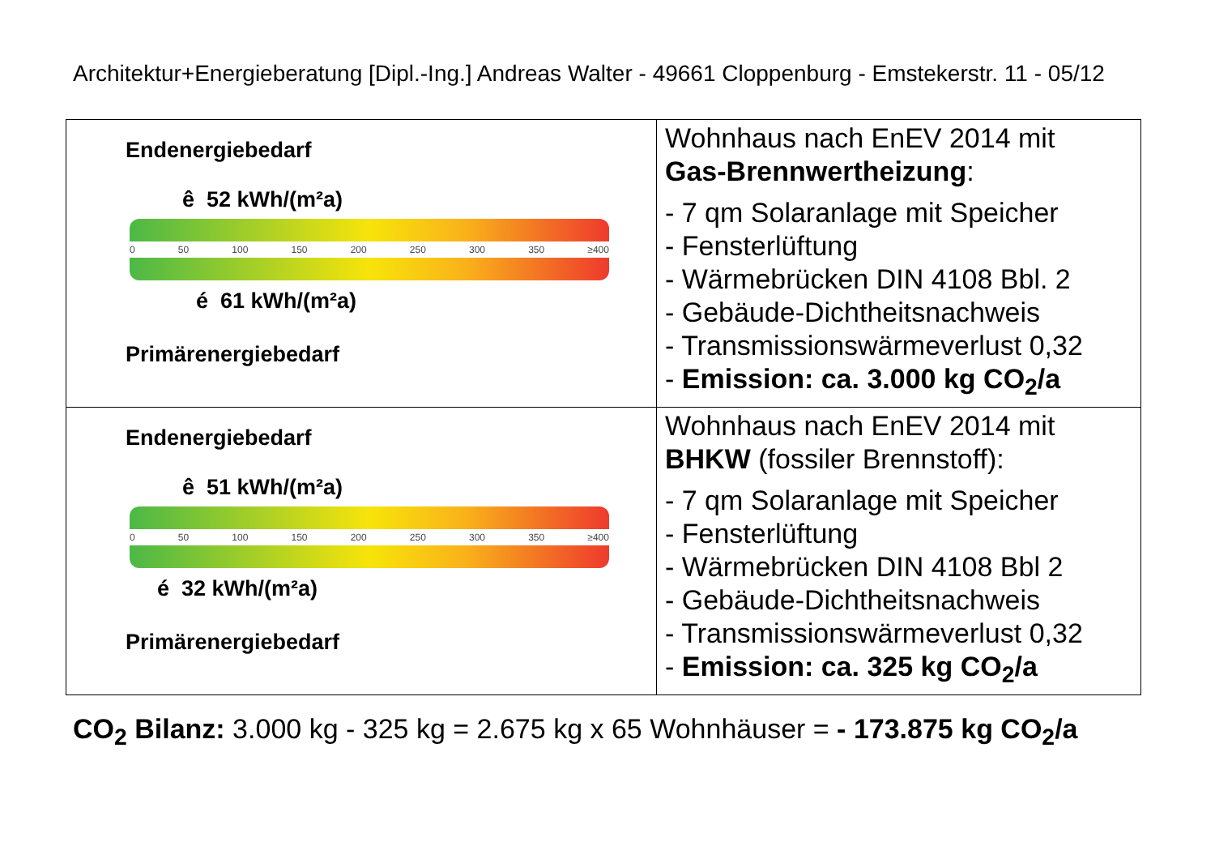Architektur+Energieberatung [Dipl.-Ing.] Andreas Walter - 49661 Cloppenburg - Emstekerstr. 11 - 05/12
| Endenergiebedarf ê 52 kWh/(m²a) 0 50 100 150 200 250 300 350 ≥400 é 61 kWh/(m²a) Primärenergiebedarf | Wohnhaus nach EnEV 2014 mit Gas-Brennwertheizung : - 7 qm Solaranlage mit Speicher - Fensterlüftung - Wärmebrücken DIN 4108 Bbl. 2 - Gebäude-Dichtheitsnachweis - Transmissionswärmeverlust 0,32 - Emission: ca. 3.000 kg CO<sub>2</sub>/a |
| Endenergiebedarf ê 51 kWh/(m²a) 0 50 100 150 200 250 300 350 ≥400 é 32 kWh/(m²a) Primärenergiebedarf | Wohnhaus nach EnEV 2014 mit BHKW (fossiler Brennstoff): - 7 qm Solaranlage mit Speicher - Fensterlüftung - Wärmebrücken DIN 4108 Bbl 2 - Gebäude-Dichtheitsnachweis - Transmissionswärmeverlust 0,32 - Emission: ca. 325 kg CO<sub>2</sub>/a |
CO<sub>2</sub> Bilanz: 3.000 kg - 325 kg = 2.675 kg x 65 Wohnhäuser = - 173.875 kg CO<sub>2</sub>/a